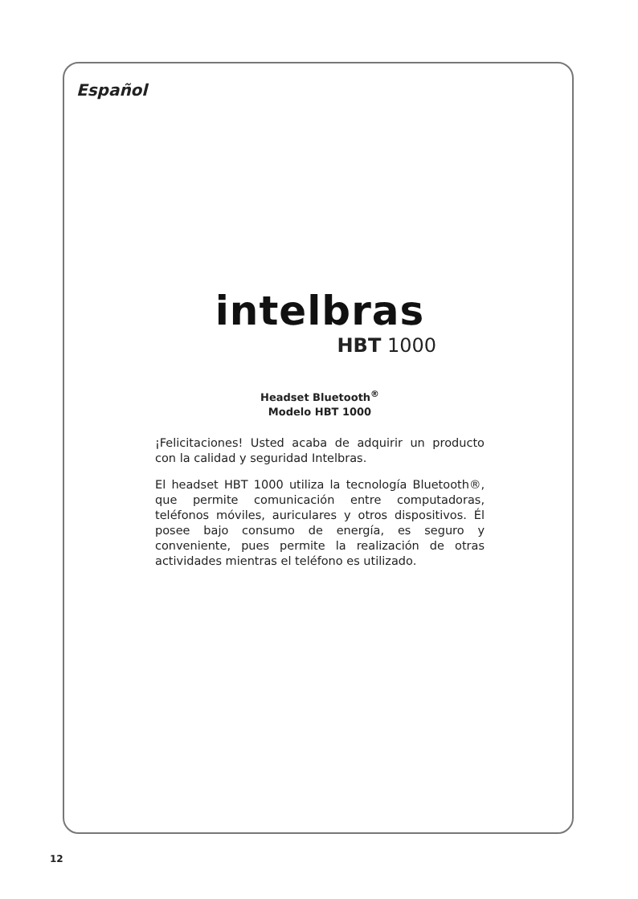Español
intelbras
HBT 1000
Headset Bluetooth<sup>®</sup>
Modelo HBT 1000
¡Felicitaciones! Usted acaba de adquirir un producto con la calidad y seguridad Intelbras.
El headset HBT 1000 utiliza la tecnología Bluetooth®, que permite comunicación entre computadoras, teléfonos móviles, auriculares y otros dispositivos. Él posee bajo consumo de energía, es seguro y conveniente, pues permite la realización de otras actividades mientras el teléfono es utilizado.
12